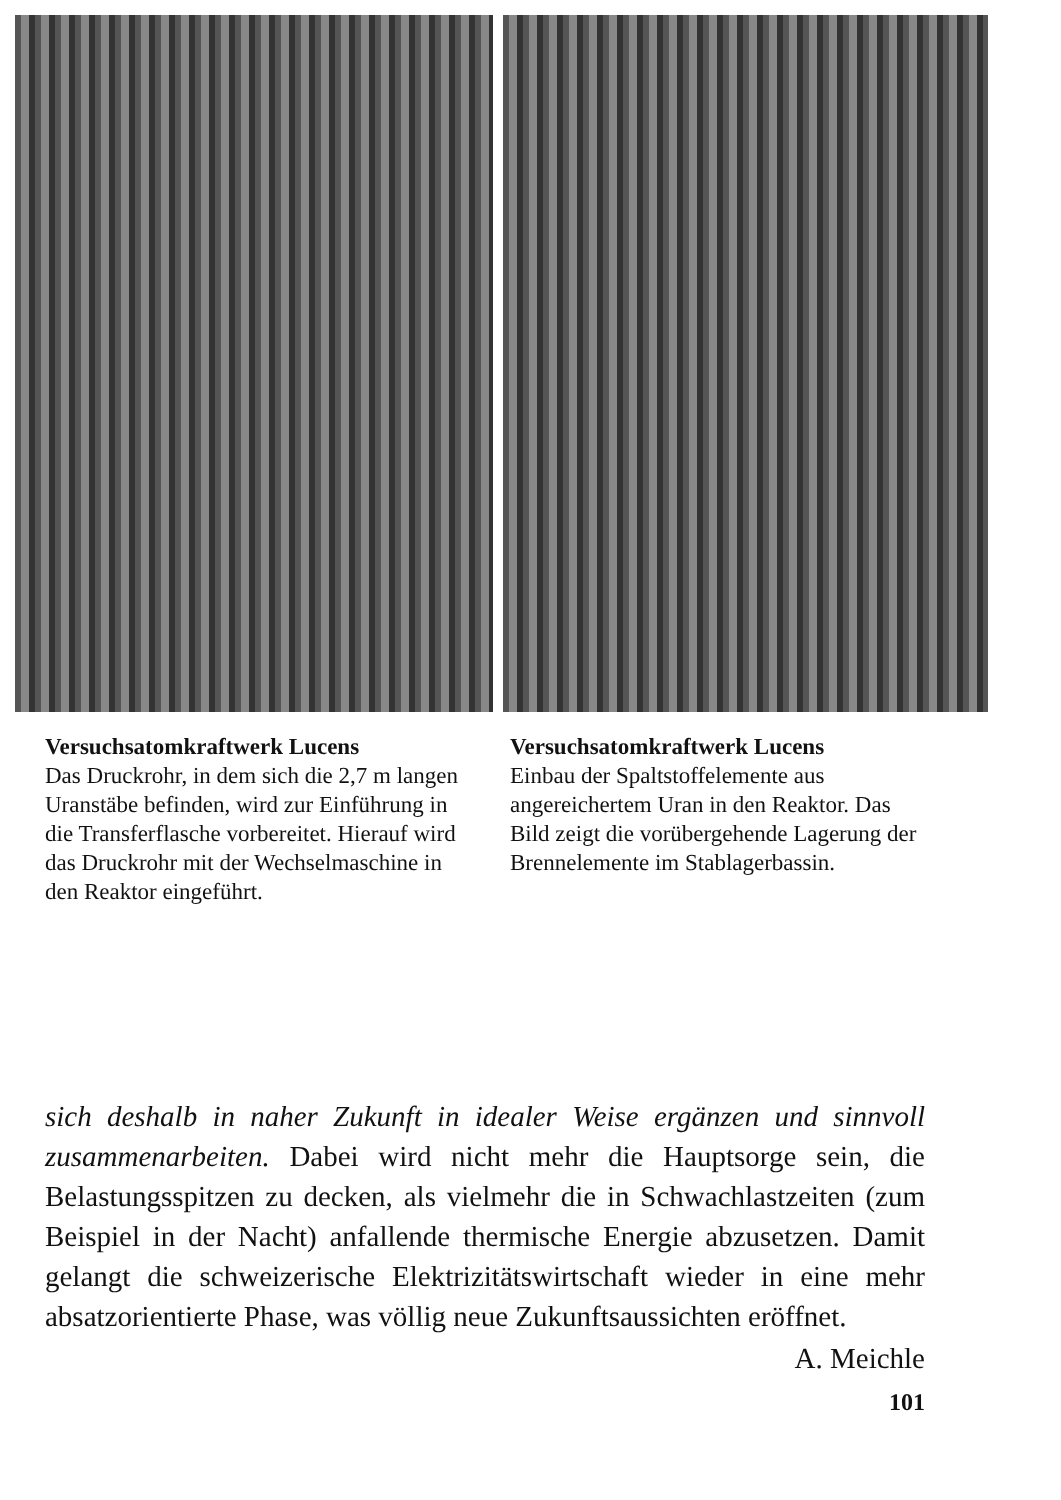Versuchsatomkraftwerk Lucens
Das Druckrohr, in dem sich die 2,7 m langen Uranstäbe befinden, wird zur Einführung in die Transferflasche vorbereitet. Hierauf wird das Druckrohr mit der Wechselmaschine in den Reaktor eingeführt.
Versuchsatomkraftwerk Lucens
Einbau der Spaltstoffelemente aus angereichertem Uran in den Reaktor. Das Bild zeigt die vorübergehende Lagerung der Brennelemente im Stablagerbassin.
sich deshalb in naher Zukunft in idealer Weise ergänzen und sinnvoll zusammenarbeiten. Dabei wird nicht mehr die Hauptsorge sein, die Belastungsspitzen zu decken, als vielmehr die in Schwachlastzeiten (zum Beispiel in der Nacht) anfallende thermische Energie abzusetzen. Damit gelangt die schweizerische Elektrizitätswirtschaft wieder in eine mehr absatzorientierte Phase, was völlig neue Zukunftsaussichten eröffnet.
A. Meichle
101